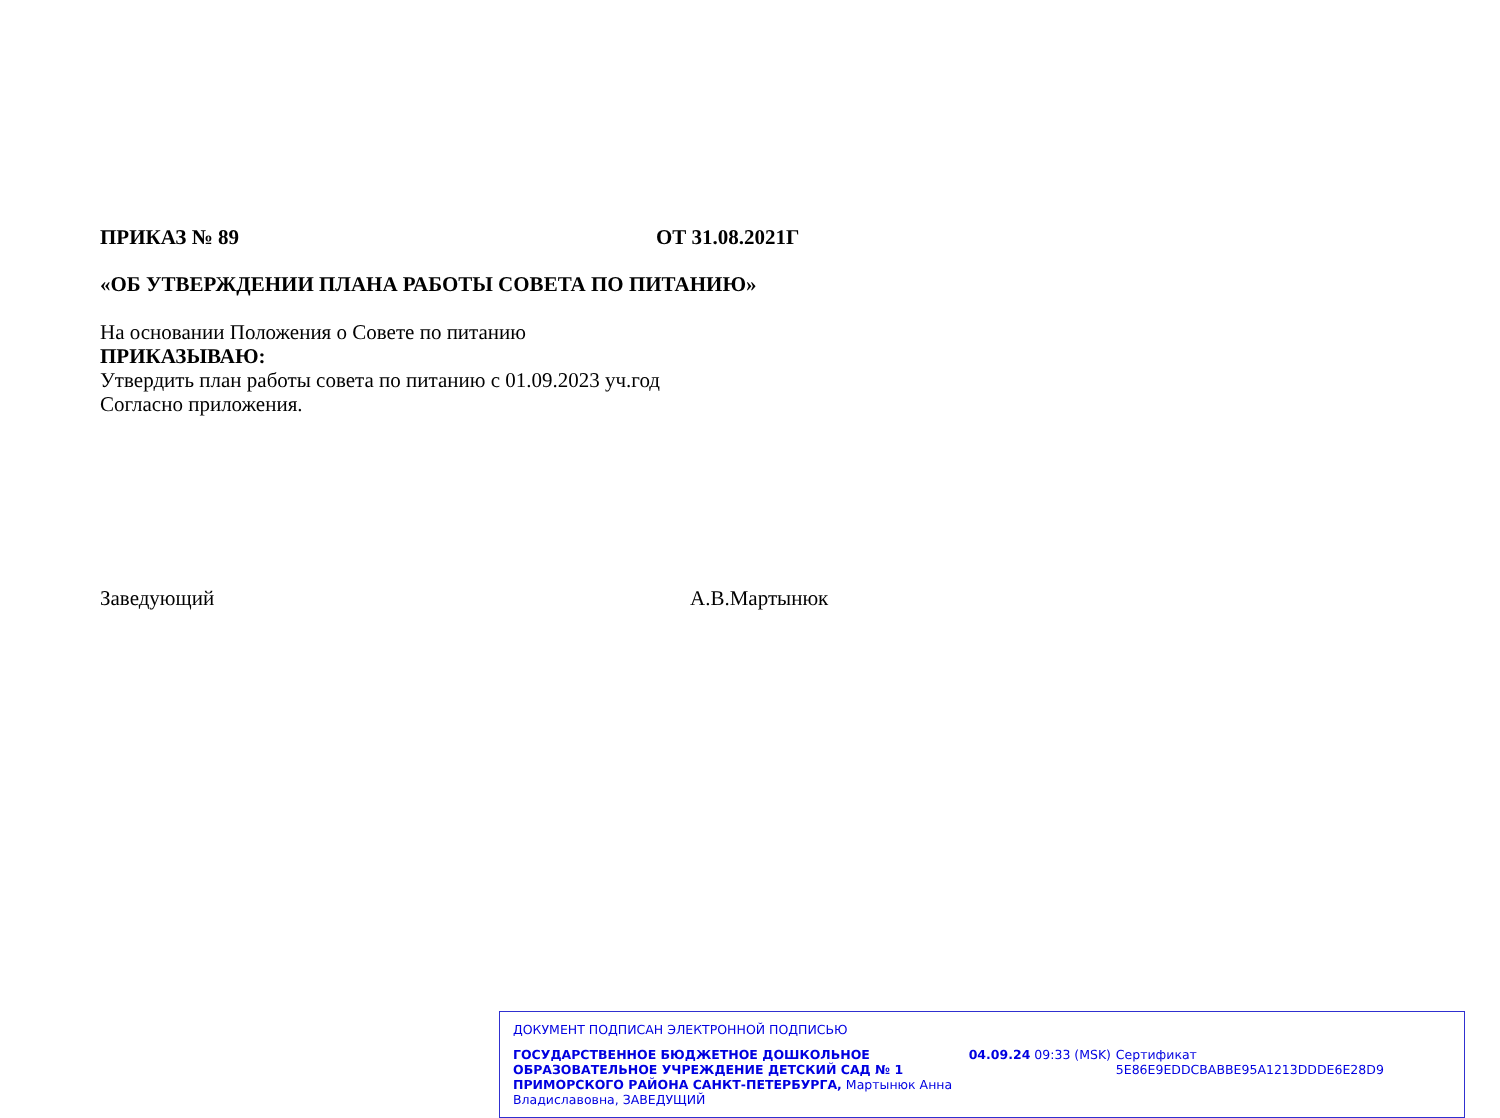ПРИКАЗ № 89 ОТ 31.08.2021Г
«ОБ УТВЕРЖДЕНИИ ПЛАНА РАБОТЫ СОВЕТА ПО ПИТАНИЮ»
На основании Положения о Совете по питанию
ПРИКАЗЫВАЮ:
Утвердить план работы совета по питанию с 01.09.2023 уч.год
Согласно приложения.
Заведующий А.В.Мартынюк
ДОКУМЕНТ ПОДПИСАН ЭЛЕКТРОННОЙ ПОДПИСЬЮ
ГОСУДАРСТВЕННОЕ БЮДЖЕТНОЕ ДОШКОЛЬНОЕ ОБРАЗОВАТЕЛЬНОЕ УЧРЕЖДЕНИЕ ДЕТСКИЙ САД № 1 ПРИМОРСКОГО РАЙОНА САНКТ-ПЕТЕРБУРГА, Мартынюк Анна Владиславовна, ЗАВЕДУЩИЙ
04.09.24 09:33 (MSK) Сертификат 5E86E9EDDCBABBE95A1213DDDE6E28D9